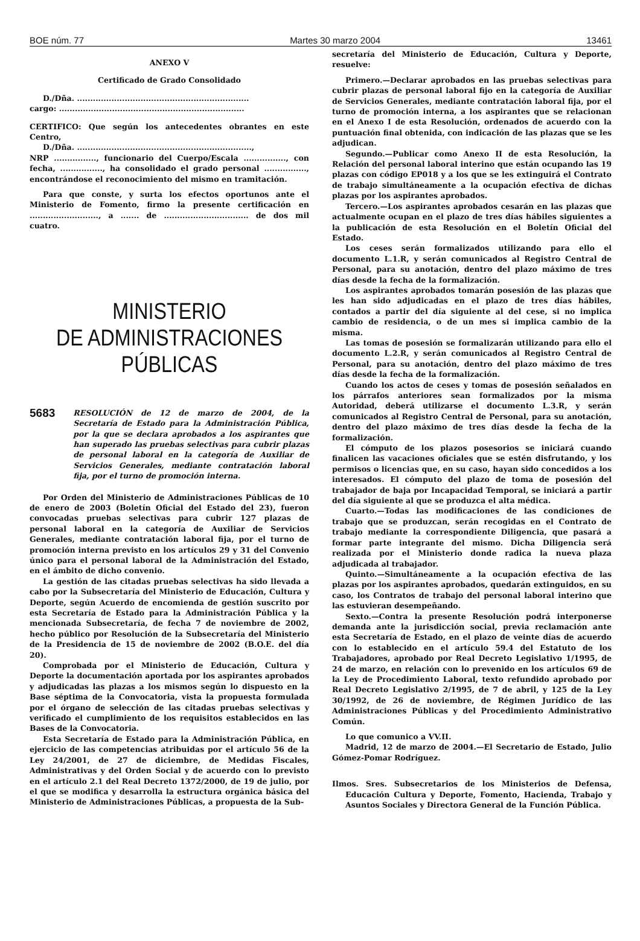BOE núm. 77 Martes 30 marzo 2004 13461
ANEXO V
Certificado de Grado Consolidado
D./Dña. .................................................................
cargo: ......................................................................
CERTIFICO: Que según los antecedentes obrantes en este Centro,
D./Dña. ..................................................................,
NRP ................, funcionario del Cuerpo/Escala ................, con fecha, ................, ha consolidado el grado personal ................, encontrándose el reconocimiento del mismo en tramitación.
Para que conste, y surta los efectos oportunos ante el Ministerio de Fomento, firmo la presente certificación en .........................., a ....... de ................................ de dos mil cuatro.
MINISTERIO
DE ADMINISTRACIONES
PÚBLICAS
5683 RESOLUCIÓN de 12 de marzo de 2004, de la Secretaría de Estado para la Administración Pública, por la que se declara aprobados a los aspirantes que han superado las pruebas selectivas para cubrir plazas de personal laboral en la categoría de Auxiliar de Servicios Generales, mediante contratación laboral fija, por el turno de promoción interna.
Por Orden del Ministerio de Administraciones Públicas de 10 de enero de 2003 (Boletín Oficial del Estado del 23), fueron convocadas pruebas selectivas para cubrir 127 plazas de personal laboral en la categoría de Auxiliar de Servicios Generales, mediante contratación laboral fija, por el turno de promoción interna previsto en los artículos 29 y 31 del Convenio único para el personal laboral de la Administración del Estado, en el ámbito de dicho convenio.
La gestión de las citadas pruebas selectivas ha sido llevada a cabo por la Subsecretaría del Ministerio de Educación, Cultura y Deporte, según Acuerdo de encomienda de gestión suscrito por esta Secretaría de Estado para la Administración Pública y la mencionada Subsecretaría, de fecha 7 de noviembre de 2002, hecho público por Resolución de la Subsecretaría del Ministerio de la Presidencia de 15 de noviembre de 2002 (B.O.E. del día 20).
Comprobada por el Ministerio de Educación, Cultura y Deporte la documentación aportada por los aspirantes aprobados y adjudicadas las plazas a los mismos según lo dispuesto en la Base séptima de la Convocatoria, vista la propuesta formulada por el órgano de selección de las citadas pruebas selectivas y verificado el cumplimiento de los requisitos establecidos en las Bases de la Convocatoria.
Esta Secretaría de Estado para la Administración Pública, en ejercicio de las competencias atribuidas por el artículo 56 de la Ley 24/2001, de 27 de diciembre, de Medidas Fiscales, Administrativas y del Orden Social y de acuerdo con lo previsto en el artículo 2.1 del Real Decreto 1372/2000, de 19 de julio, por el que se modifica y desarrolla la estructura orgánica básica del Ministerio de Administraciones Públicas, a propuesta de la Sub-
secretaría del Ministerio de Educación, Cultura y Deporte, resuelve:
Primero.—Declarar aprobados en las pruebas selectivas para cubrir plazas de personal laboral fijo en la categoría de Auxiliar de Servicios Generales, mediante contratación laboral fija, por el turno de promoción interna, a los aspirantes que se relacionan en el Anexo I de esta Resolución, ordenados de acuerdo con la puntuación final obtenida, con indicación de las plazas que se les adjudican.
Segundo.—Publicar como Anexo II de esta Resolución, la Relación del personal laboral interino que están ocupando las 19 plazas con código EP018 y a los que se les extinguirá el Contrato de trabajo simultáneamente a la ocupación efectiva de dichas plazas por los aspirantes aprobados.
Tercero.—Los aspirantes aprobados cesarán en las plazas que actualmente ocupan en el plazo de tres días hábiles siguientes a la publicación de esta Resolución en el Boletín Oficial del Estado.
Los ceses serán formalizados utilizando para ello el documento L.1.R, y serán comunicados al Registro Central de Personal, para su anotación, dentro del plazo máximo de tres días desde la fecha de la formalización.
Los aspirantes aprobados tomarán posesión de las plazas que les han sido adjudicadas en el plazo de tres días hábiles, contados a partir del día siguiente al del cese, si no implica cambio de residencia, o de un mes si implica cambio de la misma.
Las tomas de posesión se formalizarán utilizando para ello el documento L.2.R, y serán comunicados al Registro Central de Personal, para su anotación, dentro del plazo máximo de tres días desde la fecha de la formalización.
Cuando los actos de ceses y tomas de posesión señalados en los párrafos anteriores sean formalizados por la misma Autoridad, deberá utilizarse el documento L.3.R, y serán comunicados al Registro Central de Personal, para su anotación, dentro del plazo máximo de tres días desde la fecha de la formalización.
El cómputo de los plazos posesorios se iniciará cuando finalicen las vacaciones oficiales que se estén disfrutando, y los permisos o licencias que, en su caso, hayan sido concedidos a los interesados. El cómputo del plazo de toma de posesión del trabajador de baja por Incapacidad Temporal, se iniciará a partir del día siguiente al que se produzca el alta médica.
Cuarto.—Todas las modificaciones de las condiciones de trabajo que se produzcan, serán recogidas en el Contrato de trabajo mediante la correspondiente Diligencia, que pasará a formar parte integrante del mismo. Dicha Diligencia será realizada por el Ministerio donde radica la nueva plaza adjudicada al trabajador.
Quinto.—Simultáneamente a la ocupación efectiva de las plazas por los aspirantes aprobados, quedarán extinguidos, en su caso, los Contratos de trabajo del personal laboral interino que las estuvieran desempeñando.
Sexto.—Contra la presente Resolución podrá interponerse demanda ante la jurisdicción social, previa reclamación ante esta Secretaría de Estado, en el plazo de veinte días de acuerdo con lo establecido en el artículo 59.4 del Estatuto de los Trabajadores, aprobado por Real Decreto Legislativo 1/1995, de 24 de marzo, en relación con lo prevenido en los artículos 69 de la Ley de Procedimiento Laboral, texto refundido aprobado por Real Decreto Legislativo 2/1995, de 7 de abril, y 125 de la Ley 30/1992, de 26 de noviembre, de Régimen Jurídico de las Administraciones Públicas y del Procedimiento Administrativo Común.
Lo que comunico a VV.II.
Madrid, 12 de marzo de 2004.—El Secretario de Estado, Julio Gómez-Pomar Rodríguez.
Ilmos. Sres. Subsecretarios de los Ministerios de Defensa, Educación Cultura y Deporte, Fomento, Hacienda, Trabajo y Asuntos Sociales y Directora General de la Función Pública.